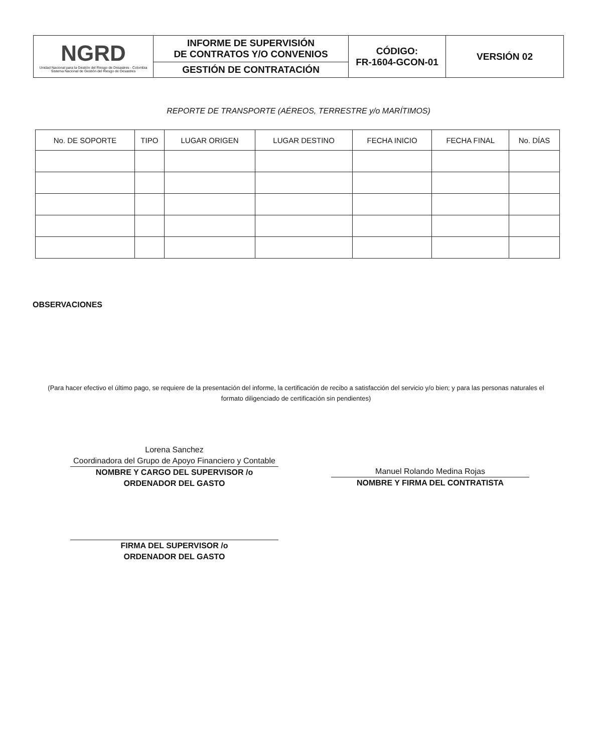| NGRD Unidad Nacional para la Gestión del Riesgo de Desastres - Colombia Sistema Nacional de Gestión del Riesgo de Desastres | INFORME DE SUPERVISIÓN DE CONTRATOS Y/O CONVENIOS | CÓDIGO: FR-1604-GCON-01 | VERSIÓN 02 |
| | GESTIÓN DE CONTRATACIÓN | | |
REPORTE DE TRANSPORTE (AÉREOS, TERRESTRE y/o MARÍTIMOS)
| No. DE SOPORTE | TIPO | LUGAR ORIGEN | LUGAR DESTINO | FECHA INICIO | FECHA FINAL | No. DÍAS |
| --- | --- | --- | --- | --- | --- | --- |
OBSERVACIONES
(Para hacer efectivo el último pago, se requiere de la presentación del informe, la certificación de recibo a satisfacción del servicio y/o bien; y para las personas naturales el formato diligenciado de certificación sin pendientes)
Lorena Sanchez
Coordinadora del Grupo de Apoyo Financiero y Contable
NOMBRE Y CARGO DEL SUPERVISOR /o
ORDENADOR DEL GASTO
FIRMA DEL SUPERVISOR /o
ORDENADOR DEL GASTO
Manuel Rolando Medina Rojas
NOMBRE Y FIRMA DEL CONTRATISTA